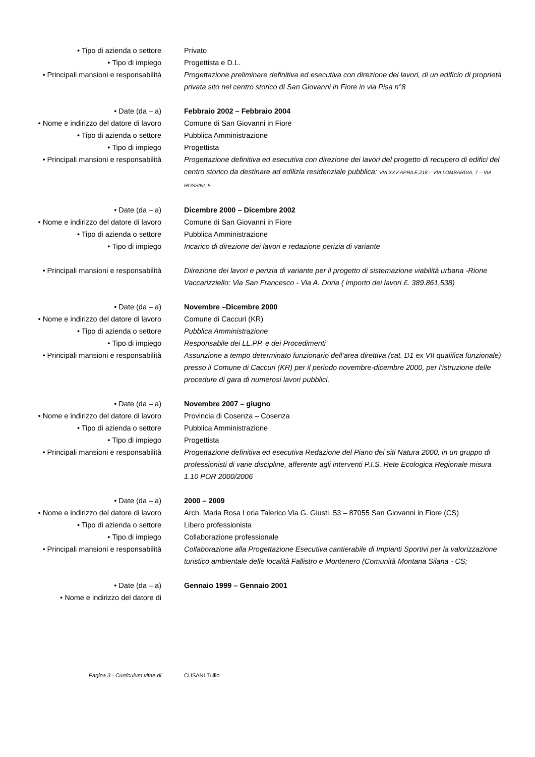• Tipo di azienda o settore Privato
• Tipo di impiego Progettista e D.L.
• Principali mansioni e responsabilità
Progettazione preliminare definitiva ed esecutiva con direzione dei lavori, di un edificio di proprietà privata sito nel centro storico di San Giovanni in Fiore in via Pisa n°8
• Date (da – a) Febbraio 2002 – Febbraio 2004
• Nome e indirizzo del datore di lavoro
Comune di San Giovanni in Fiore
• Tipo di azienda o settore Pubblica Amministrazione
• Tipo di impiego Progettista
• Principali mansioni e responsabilità
Progettazione definitiva ed esecutiva con direzione dei lavori del progetto di recupero di edifici del centro storico da destinare ad edilizia residenziale pubblica: VIA XXV APRILE,218 – VIA LOMBARDIA, 7 – VIA ROSSINI, 5
• Date (da – a) Dicembre 2000 – Dicembre 2002
• Nome e indirizzo del datore di lavoro
Comune di San Giovanni in Fiore
• Tipo di azienda o settore Pubblica Amministrazione
• Tipo di impiego Incarico di direzione dei lavori e redazione perizia di variante
• Principali mansioni e responsabilità
Diirezione dei lavori e perizia di variante per il progetto di sistemazione viabilità urbana -Rione Vaccarizziello: Via San Francesco - Via A. Doria ( importo dei lavori £. 389.861.538)
• Date (da – a) Novembre –Dicembre 2000
• Nome e indirizzo del datore di lavoro
Comune di Caccuri (KR)
• Tipo di azienda o settore Pubblica Amministrazione
• Tipo di impiego Responsabile dei LL.PP. e dei Procedimenti
• Principali mansioni e responsabilità
Assunzione a tempo determinato funzionario dell’area direttiva (cat. D1 ex VII qualifica funzionale) presso il Comune di Caccuri (KR) per il periodo novembre-dicembre 2000, per l’istruzione delle procedure di gara di numerosi lavori pubblici.
• Date (da – a) Novembre 2007 – giugno
• Nome e indirizzo del datore di lavoro
Provincia di Cosenza – Cosenza
• Tipo di azienda o settore Pubblica Amministrazione
• Tipo di impiego Progettista
• Principali mansioni e responsabilità
Progettazione definitiva ed esecutiva Redazione del Piano dei siti Natura 2000, in un gruppo di professionisti di varie discipline, afferente agli interventi P.I.S. Rete Ecologica Regionale misura 1.10 POR 2000/2006
• Date (da – a) 2000 – 2009
• Nome e indirizzo del datore di lavoro
Arch. Maria Rosa Loria Talerico Via G. Giusti, 53 – 87055 San Giovanni in Fiore (CS)
• Tipo di azienda o settore Libero professionista
• Tipo di impiego Collaborazione professionale
• Principali mansioni e responsabilità
Collaborazione alla Progettazione Esecutiva cantierabile di Impianti Sportivi per la valorizzazione turistico ambientale delle località Fallistro e Montenero (Comunità Montana Silana - CS;
• Date (da – a) Gennaio 1999 – Gennaio 2001
• Nome e indirizzo del datore di
Pagina 3 - Curriculum vitae di CUSANI Tullio